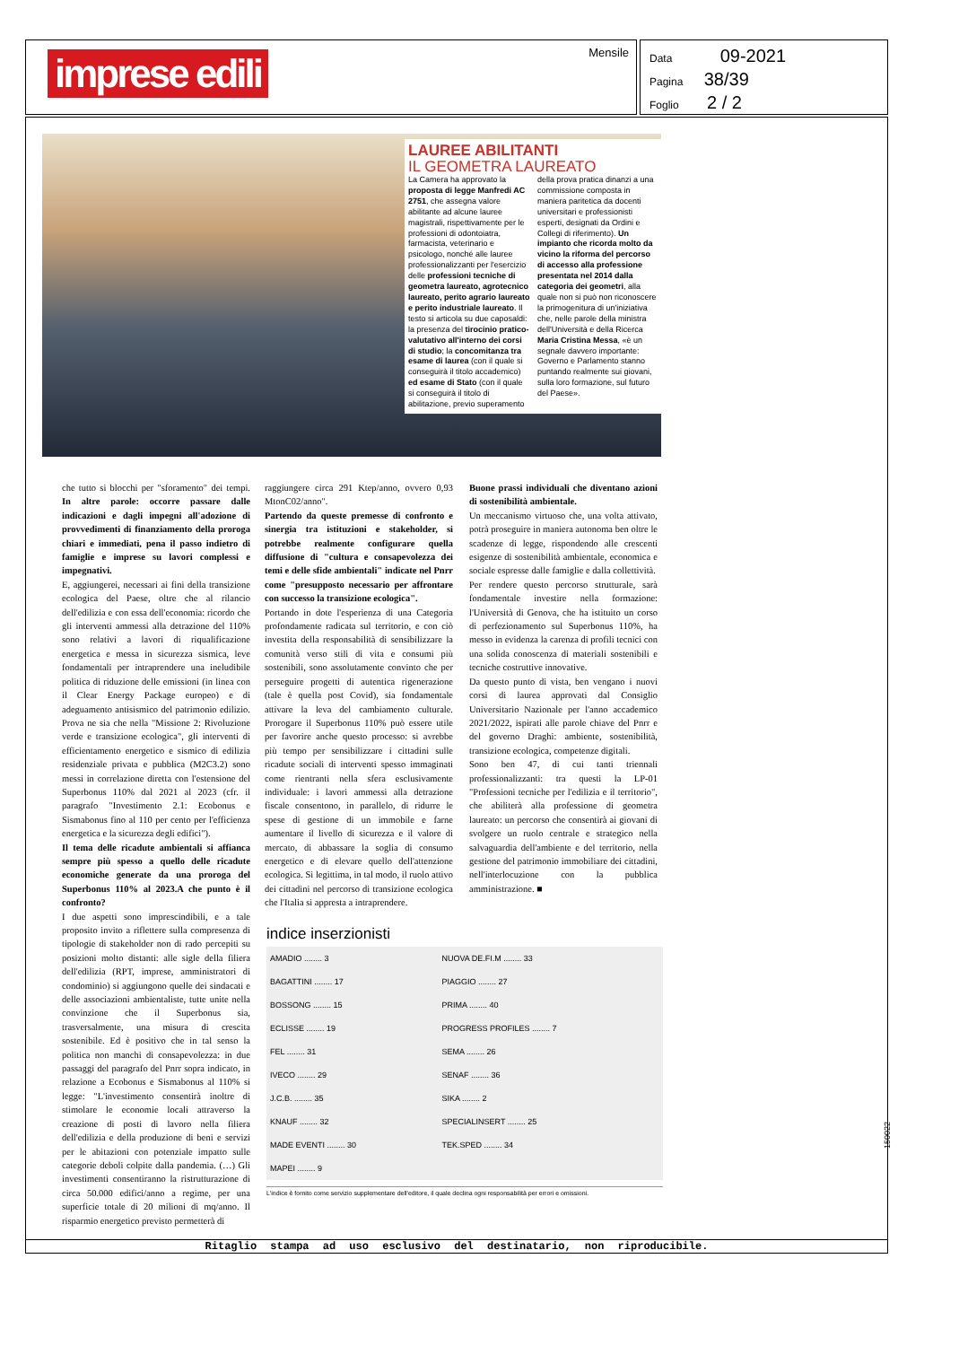imprese edili Mensile
Data 09-2021
Pagina 38/39
Foglio 2 / 2
LAUREE ABILITANTI
IL GEOMETRA LAUREATO
La Camera ha approvato la proposta di legge Manfredi AC 2751, che assegna valore abilitante ad alcune lauree magistrali, rispettivamente per le professioni di odontoiatra, farmacista, veterinario e psicologo, nonché alle lauree professionalizzanti per l'esercizio delle professioni tecniche di geometra laureato, agrotecnico laureato, perito agrario laureato e perito industriale laureato. Il testo si articola su due caposaldi: la presenza del tirocinio pratico-valutativo all'interno dei corsi di studio; la concomitanza tra esame di laurea (con il quale si conseguirà il titolo accademico) ed esame di Stato (con il quale si conseguirà il titolo di abilitazione, previo superamento della prova pratica dinanzi a una commissione composta in maniera paritetica da docenti universitari e professionisti esperti, designati da Ordini e Collegi di riferimento). Un impianto che ricorda molto da vicino la riforma del percorso di accesso alla professione presentata nel 2014 dalla categoria dei geometri, alla quale non si può non riconoscere la primogenitura di un'iniziativa che, nelle parole della ministra dell'Università e della Ricerca Maria Cristina Messa, «è un segnale davvero importante: Governo e Parlamento stanno puntando realmente sui giovani, sulla loro formazione, sul futuro del Paese».
che tutto si blocchi per "sforamento" dei tempi. In altre parole: occorre passare dalle indicazioni e dagli impegni all'adozione di provvedimenti di finanziamento della proroga chiari e immediati, pena il passo indietro di famiglie e imprese su lavori complessi e impegnativi.
E, aggiungerei, necessari ai fini della transizione ecologica del Paese, oltre che al rilancio dell'edilizia e con essa dell'economia: ricordo che gli interventi ammessi alla detrazione del 110% sono relativi a lavori di riqualificazione energetica e messa in sicurezza sismica, leve fondamentali per intraprendere una ineludibile politica di riduzione delle emissioni (in linea con il Clear Energy Package europeo) e di adeguamento antisismico del patrimonio edilizio. Prova ne sia che nella "Missione 2: Rivoluzione verde e transizione ecologica", gli interventi di efficientamento energetico e sismico di edilizia residenziale privata e pubblica (M2C3.2) sono messi in correlazione diretta con l'estensione del Superbonus 110% dal 2021 al 2023 (cfr. il paragrafo "Investimento 2.1: Ecobonus e Sismabonus fino al 110 per cento per l'efficienza energetica e la sicurezza degli edifici").
Il tema delle ricadute ambientali si affianca sempre più spesso a quello delle ricadute economiche generate da una proroga del Superbonus 110% al 2023.A che punto è il confronto?
I due aspetti sono imprescindibili, e a tale proposito invito a riflettere sulla compresenza di tipologie di stakeholder non di rado percepiti su posizioni molto distanti: alle sigle della filiera dell'edilizia (RPT, imprese, amministratori di condominio) si aggiungono quelle dei sindacati e delle associazioni ambientaliste, tutte unite nella convinzione che il Superbonus sia, trasversalmente, una misura di crescita sostenibile. Ed è positivo che in tal senso la politica non manchi di consapevolezza: in due passaggi del paragrafo del Pnrr sopra indicato, in relazione a Ecobonus e Sismabonus al 110% si legge: "L'investimento consentirà inoltre di stimolare le economie locali attraverso la creazione di posti di lavoro nella filiera dell'edilizia e della produzione di beni e servizi per le abitazioni con potenziale impatto sulle categorie deboli colpite dalla pandemia. (…) Gli investimenti consentiranno la ristrutturazione di circa 50.000 edifici/anno a regime, per una superficie totale di 20 milioni di mq/anno. Il risparmio energetico previsto permetterà di
raggiungere circa 291 Ktep/anno, ovvero 0,93 MtonC02/anno".
Partendo da queste premesse di confronto e sinergia tra istituzioni e stakeholder, si potrebbe realmente configurare quella diffusione di "cultura e consapevolezza dei temi e delle sfide ambientali" indicate nel Pnrr come "presupposto necessario per affrontare con successo la transizione ecologica".
Portando in dote l'esperienza di una Categoria profondamente radicata sul territorio, e con ciò investita della responsabilità di sensibilizzare la comunità verso stili di vita e consumi più sostenibili, sono assolutamente convinto che per perseguire progetti di autentica rigenerazione (tale è quella post Covid), sia fondamentale attivare la leva del cambiamento culturale. Prorogare il Superbonus 110% può essere utile per favorire anche questo processo: si avrebbe più tempo per sensibilizzare i cittadini sulle ricadute sociali di interventi spesso immaginati come rientranti nella sfera esclusivamente individuale: i lavori ammessi alla detrazione fiscale consentono, in parallelo, di ridurre le spese di gestione di un immobile e farne aumentare il livello di sicurezza e il valore di mercato, di abbassare la soglia di consumo energetico e di elevare quello dell'attenzione ecologica. Si legittima, in tal modo, il ruolo attivo dei cittadini nel percorso di transizione ecologica che l'Italia si appresta a intraprendere.
Buone prassi individuali che diventano azioni di sostenibilità ambientale.
Un meccanismo virtuoso che, una volta attivato, potrà proseguire in maniera autonoma ben oltre le scadenze di legge, rispondendo alle crescenti esigenze di sostenibilità ambientale, economica e sociale espresse dalle famiglie e dalla collettività.
Per rendere questo percorso strutturale, sarà fondamentale investire nella formazione: l'Università di Genova, che ha istituito un corso di perfezionamento sul Superbonus 110%, ha messo in evidenza la carenza di profili tecnici con una solida conoscenza di materiali sostenibili e tecniche costruttive innovative.
Da questo punto di vista, ben vengano i nuovi corsi di laurea approvati dal Consiglio Universitario Nazionale per l'anno accademico 2021/2022, ispirati alle parole chiave del Pnrr e del governo Draghi: ambiente, sostenibilità, transizione ecologica, competenze digitali.
Sono ben 47, di cui tanti triennali professionalizzanti: tra questi la LP-01 "Professioni tecniche per l'edilizia e il territorio", che abiliterà alla professione di geometra laureato: un percorso che consentirà ai giovani di svolgere un ruolo centrale e strategico nella salvaguardia dell'ambiente e del territorio, nella gestione del patrimonio immobiliare dei cittadini, nell'interlocuzione con la pubblica amministrazione. ■
indice inserzionisti
| AMADIO ........ 3 | NUOVA DE.FI.M ........ 33 |
| BAGATTINI ........ 17 | PIAGGIO ........ 27 |
| BOSSONG ........ 15 | PRIMA ........ 40 |
| ECLISSE ........ 19 | PROGRESS PROFILES ........ 7 |
| FEL ........ 31 | SEMA ........ 26 |
| IVECO ........ 29 | SENAF ........ 36 |
| J.C.B. ........ 35 | SIKA ........ 2 |
| KNAUF ........ 32 | SPECIALINSERT ........ 25 |
| MADE EVENTI ........ 30 | TEK.SPED ........ 34 |
| MAPEI ........ 9 | |
L'indice è fornito come servizio supplementare dell'editore, il quale declina ogni responsabilità per errori e omissioni.
Ritaglio stampa ad uso esclusivo del destinatario, non riproducibile.
150022